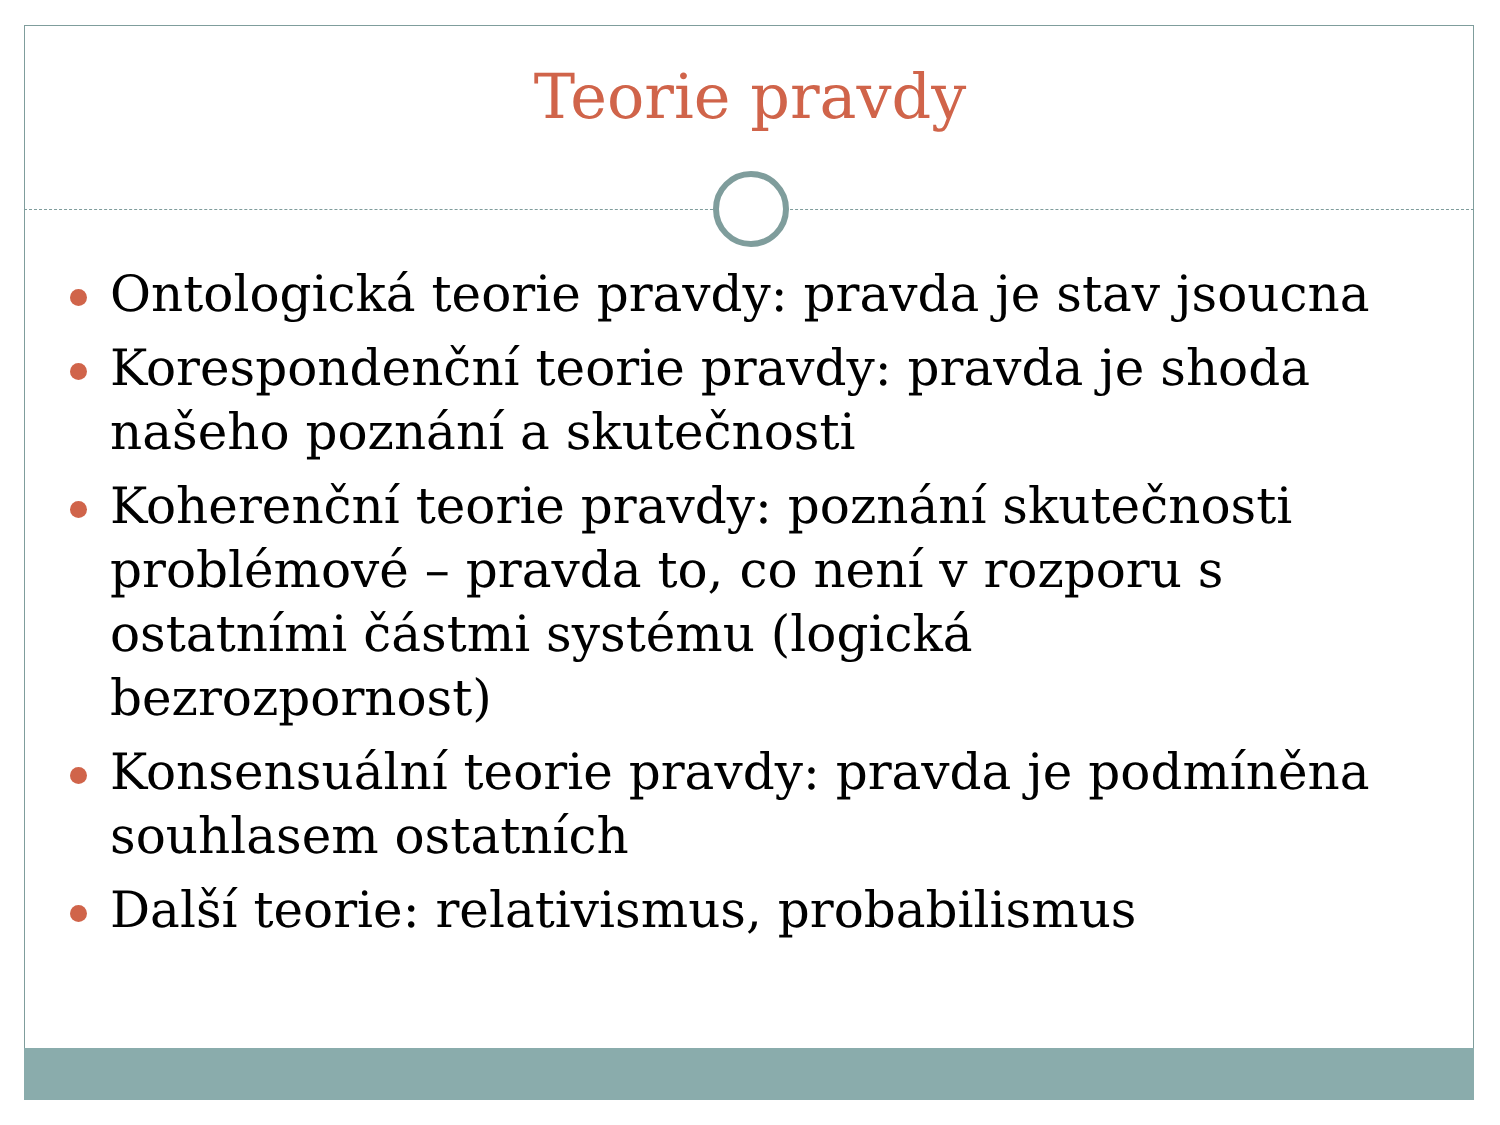Teorie pravdy
Ontologická teorie pravdy: pravda je stav jsoucna
Korespondenční teorie pravdy: pravda je shoda našeho poznání a skutečnosti
Koherenční teorie pravdy: poznání skutečnosti problémové – pravda to, co není v rozporu s ostatními částmi systému (logická bezrozpornost)
Konsensuální teorie pravdy: pravda je podmíněna souhlasem ostatních
Další teorie: relativismus, probabilismus